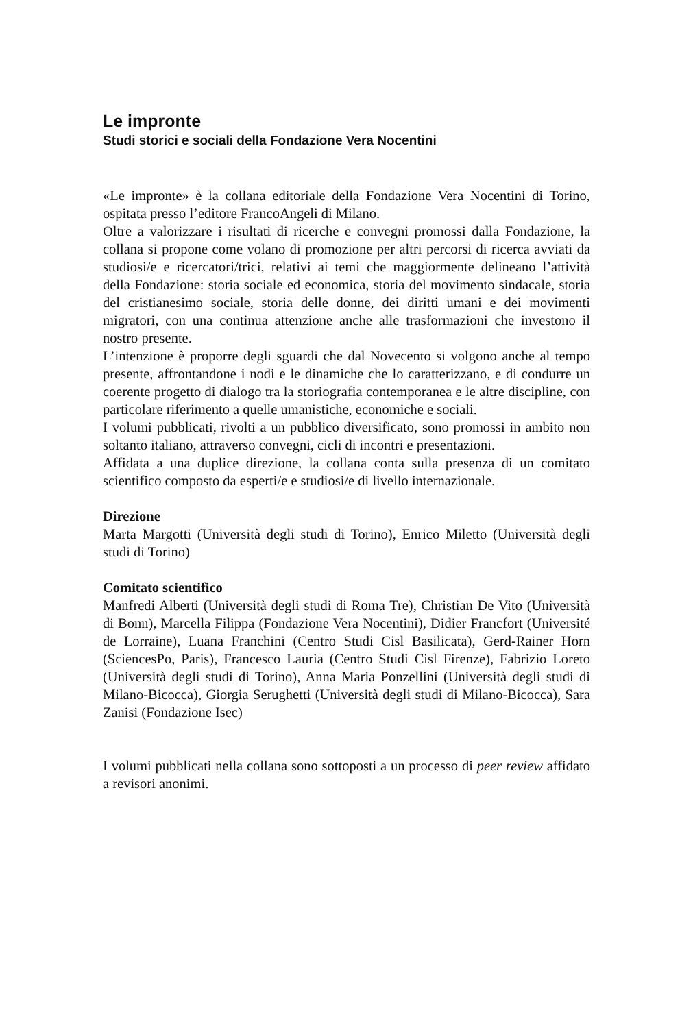Le impronte
Studi storici e sociali della Fondazione Vera Nocentini
«Le impronte» è la collana editoriale della Fondazione Vera Nocentini di Torino, ospitata presso l’editore FrancoAngeli di Milano.
Oltre a valorizzare i risultati di ricerche e convegni promossi dalla Fondazione, la collana si propone come volano di promozione per altri percorsi di ricerca avviati da studiosi/e e ricercatori/trici, relativi ai temi che maggiormente delineano l’attività della Fondazione: storia sociale ed economica, storia del movimento sindacale, storia del cristianesimo sociale, storia delle donne, dei diritti umani e dei movimenti migratori, con una continua attenzione anche alle trasformazioni che investono il nostro presente.
L’intenzione è proporre degli sguardi che dal Novecento si volgono anche al tempo presente, affrontandone i nodi e le dinamiche che lo caratterizzano, e di condurre un coerente progetto di dialogo tra la storiografia contemporanea e le altre discipline, con particolare riferimento a quelle umanistiche, economiche e sociali.
I volumi pubblicati, rivolti a un pubblico diversificato, sono promossi in ambito non soltanto italiano, attraverso convegni, cicli di incontri e presentazioni.
Affidata a una duplice direzione, la collana conta sulla presenza di un comitato scientifico composto da esperti/e e studiosi/e di livello internazionale.
Direzione
Marta Margotti (Università degli studi di Torino), Enrico Miletto (Università degli studi di Torino)
Comitato scientifico
Manfredi Alberti (Università degli studi di Roma Tre), Christian De Vito (Università di Bonn), Marcella Filippa (Fondazione Vera Nocentini), Didier Francfort (Université de Lorraine), Luana Franchini (Centro Studi Cisl Basilicata), Gerd-Rainer Horn (SciencesPo, Paris), Francesco Lauria (Centro Studi Cisl Firenze), Fabrizio Loreto (Università degli studi di Torino), Anna Maria Ponzellini (Università degli studi di Milano-Bicocca), Giorgia Serughetti (Università degli studi di Milano-Bicocca), Sara Zanisi (Fondazione Isec)
I volumi pubblicati nella collana sono sottoposti a un processo di peer review affidato a revisori anonimi.